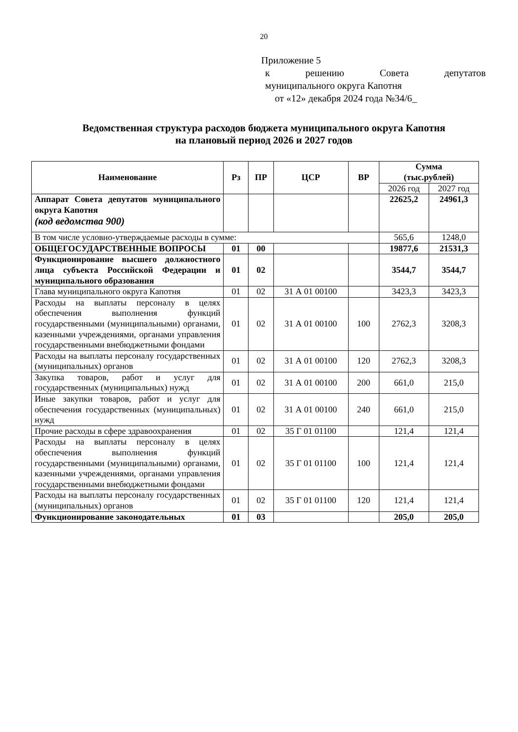20
Приложение 5
к решению Совета депутатов
муниципального округа Капотня
от «12» декабря 2024 года №34/6_
Ведомственная структура расходов бюджета муниципального округа Капотня
на плановый период 2026 и 2027 годов
| Наименование | Рз | ПР | ЦСР | ВР | Сумма (тыс.рублей) | |
| --- | --- | --- | --- | --- | --- | --- |
| | | | | | 2026 год | 2027 год |
| Аппарат Совета депутатов муниципального округа Капотня (код ведомства 900) | | | | | 22625,2 | 24961,3 |
| В том числе условно-утверждаемые расходы в сумме: | | | | | 565,6 | 1248,0 |
| ОБЩЕГОСУДАРСТВЕННЫЕ ВОПРОСЫ | 01 | 00 | | | 19877,6 | 21531,3 |
| Функционирование высшего должностного лица субъекта Российской Федерации и муниципального образования | 01 | 02 | | | 3544,7 | 3544,7 |
| Глава муниципального округа Капотня | 01 | 02 | 31 А 01 00100 | | 3423,3 | 3423,3 |
| Расходы на выплаты персоналу в целях обеспечения выполнения функций государственными (муниципальными) органами, казенными учреждениями, органами управления государственными внебюджетными фондами | 01 | 02 | 31 А 01 00100 | 100 | 2762,3 | 3208,3 |
| Расходы на выплаты персоналу государственных (муниципальных) органов | 01 | 02 | 31 А 01 00100 | 120 | 2762,3 | 3208,3 |
| Закупка товаров, работ и услуг для государственных (муниципальных) нужд | 01 | 02 | 31 А 01 00100 | 200 | 661,0 | 215,0 |
| Иные закупки товаров, работ и услуг для обеспечения государственных (муниципальных) нужд | 01 | 02 | 31 А 01 00100 | 240 | 661,0 | 215,0 |
| Прочие расходы в сфере здравоохранения | 01 | 02 | 35 Г 01 01100 | | 121,4 | 121,4 |
| Расходы на выплаты персоналу в целях обеспечения выполнения функций государственными (муниципальными) органами, казенными учреждениями, органами управления государственными внебюджетными фондами | 01 | 02 | 35 Г 01 01100 | 100 | 121,4 | 121,4 |
| Расходы на выплаты персоналу государственных (муниципальных) органов | 01 | 02 | 35 Г 01 01100 | 120 | 121,4 | 121,4 |
| Функционирование законодательных | 01 | 03 | | | 205,0 | 205,0 |